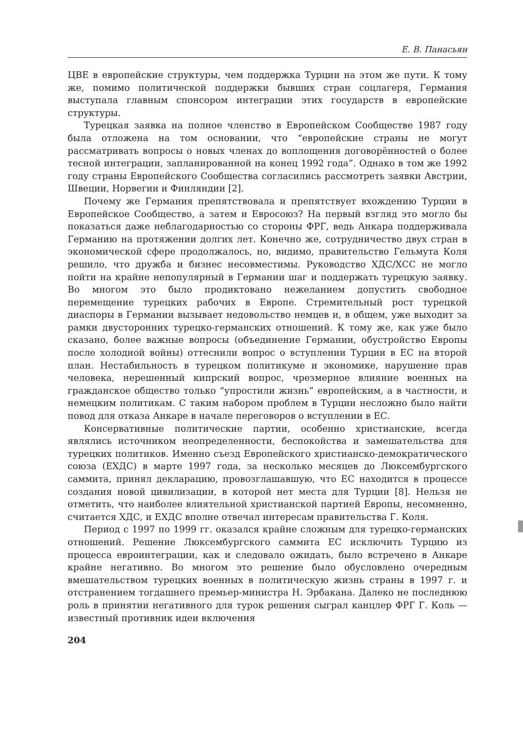Е. В. Панасьян
ЦВЕ в европейские структуры, чем поддержка Турции на этом же пути. К тому же, помимо политической поддержки бывших стран соцлагеря, Германия выступала главным спонсором интеграции этих государств в европейские структуры.
Турецкая заявка на полное членство в Европейском Сообществе 1987 году была отложена на том основании, что “европейские страны не могут рассматривать вопросы о новых членах до воплощения договорённостей о более тесной интеграции, запланированной на конец 1992 года”. Однако в том же 1992 году страны Европейского Сообщества согласились рассмотреть заявки Австрии, Швеции, Норвегии и Финляндии [2].
Почему же Германия препятствовала и препятствует вхождению Турции в Европейское Сообщество, а затем и Евросоюз? На первый взгляд это могло бы показаться даже неблагодарностью со стороны ФРГ, ведь Анкара поддерживала Германию на протяжении долгих лет. Конечно же, сотрудничество двух стран в экономической сфере продолжалось, но, видимо, правительство Гельмута Коля решило, что дружба и бизнес несовместимы. Руководство ХДС/ХСС не могло пойти на крайне непопулярный в Германии шаг и поддержать турецкую заявку. Во многом это было продиктовано нежеланием допустить свободное перемещение турецких рабочих в Европе. Стремительный рост турецкой диаспоры в Германии вызывает недовольство немцев и, в общем, уже выходит за рамки двусторонних турецко-германских отношений. К тому же, как уже было сказано, более важные вопросы (объединение Германии, обустройство Европы после холодной войны) оттеснили вопрос о вступлении Турции в ЕС на второй план. Нестабильность в турецком политикуме и экономике, нарушение прав человека, нерешенный кипрский вопрос, чрезмерное влияние военных на гражданское общество только “упростили жизнь” европейским, а в частности, и немецким политикам. С таким набором проблем в Турции несложно было найти повод для отказа Анкаре в начале переговоров о вступлении в ЕС.
Консервативные политические партии, особенно христианские, всегда являлись источником неопределенности, беспокойства и замешательства для турецких политиков. Именно съезд Европейского христианско-демократического союза (ЕХДС) в марте 1997 года, за несколько месяцев до Люксембургского саммита, принял декларацию, провозглашавшую, что ЕС находится в процессе создания новой цивилизации, в которой нет места для Турции [8]. Нельзя не отметить, что наиболее влиятельной христианской партией Европы, несомненно, считается ХДС, и ЕХДС вполне отвечал интересам правительства Г. Коля.
Период с 1997 по 1999 гг. оказался крайне сложным для турецко-германских отношений. Решение Люксембургского саммита ЕС исключить Турцию из процесса евроинтеграции, как и следовало ожидать, было встречено в Анкаре крайне негативно. Во многом это решение было обусловлено очередным вмешательством турецких военных в политическую жизнь страны в 1997 г. и отстранением тогдашнего премьер-министра Н. Эрбакана. Далеко не последнюю роль в принятии негативного для турок решения сыграл канцлер ФРГ Г. Коль — известный противник идеи включения
204